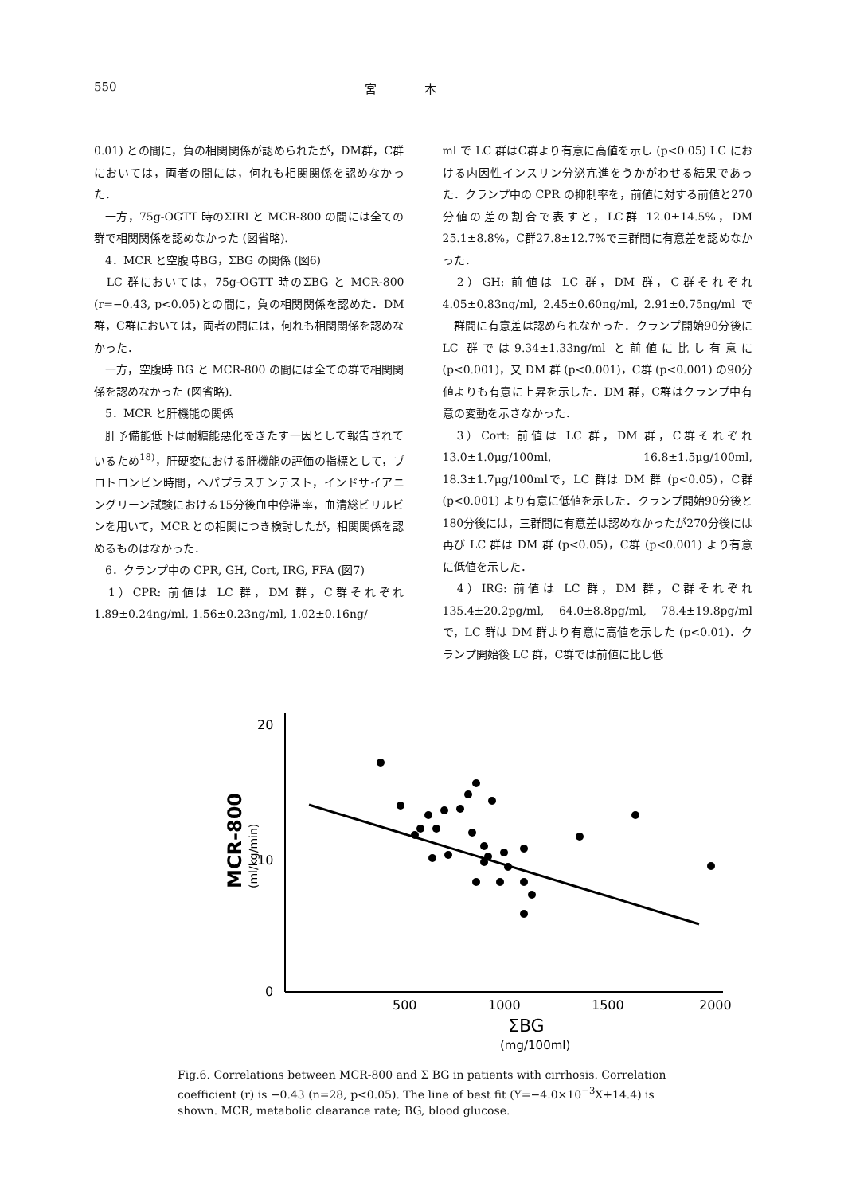550 宮　　　　本
0.01) との間に，負の相関関係が認められたが，DM群，C群においては，両者の間には，何れも相関関係を認めなかった．
　一方，75g-OGTT 時のΣIRI と MCR-800 の間には全ての群で相関関係を認めなかった (図省略).
　4．MCR と空腹時BG，ΣBG の関係 (図6)
　LC 群においては，75g-OGTT 時のΣBG と MCR-800 (r=−0.43, p<0.05)との間に，負の相関関係を認めた．DM 群，C群においては，両者の間には，何れも相関関係を認めなかった．
　一方，空腹時 BG と MCR-800 の間には全ての群で相関関係を認めなかった (図省略).
　5．MCR と肝機能の関係
　肝予備能低下は耐糖能悪化をきたす一因として報告されているため<sup>18)</sup>，肝硬変における肝機能の評価の指標として，プロトロンビン時間，ヘパプラスチンテスト，インドサイアニングリーン試験における15分後血中停滞率，血清総ビリルビンを用いて，MCR との相関につき検討したが，相関関係を認めるものはなかった．
　6．クランプ中の CPR, GH, Cort, IRG, FFA (図7)
　1）CPR: 前値は LC 群，DM 群，C群それぞれ 1.89±0.24ng/ml, 1.56±0.23ng/ml, 1.02±0.16ng/
ml で LC 群はC群より有意に高値を示し (p<0.05) LC における内因性インスリン分泌亢進をうかがわせる結果であった．クランプ中の CPR の抑制率を，前値に対する前値と270分値の差の割合で表すと，LC群 12.0±14.5%，DM 25.1±8.8%，C群27.8±12.7%で三群間に有意差を認めなかった．
　2）GH: 前値は LC 群，DM 群，C群それぞれ4.05±0.83ng/ml, 2.45±0.60ng/ml, 2.91±0.75ng/ml で三群間に有意差は認められなかった．クランプ開始90分後に LC 群では9.34±1.33ng/ml と前値に比し有意に (p<0.001)，又 DM 群 (p<0.001)，C群 (p<0.001) の90分値よりも有意に上昇を示した．DM 群，C群はクランプ中有意の変動を示さなかった．
　3）Cort: 前値は LC 群，DM 群，C群それぞれ 13.0±1.0μg/100ml, 16.8±1.5μg/100ml, 18.3±1.7μg/100mlで，LC 群は DM 群 (p<0.05)，C群 (p<0.001) より有意に低値を示した．クランプ開始90分後と180分後には，三群間に有意差は認めなかったが270分後には再び LC 群は DM 群 (p<0.05)，C群 (p<0.001) より有意に低値を示した．
　4）IRG: 前値は LC 群，DM 群，C群それぞれ 135.4±20.2pg/ml, 64.0±8.8pg/ml, 78.4±19.8pg/ml で，LC 群は DM 群より有意に高値を示した (p<0.01)．クランプ開始後 LC 群，C群では前値に比し低
20
10
0
500
1000
1500
2000
ΣBG
(mg/100ml)
MCR-800
(ml/kg/min)
Fig.6. Correlations between MCR-800 and Σ BG in patients with cirrhosis. Correlation coefficient (r) is −0.43 (n=28, p<0.05). The line of best fit (Y=−4.0×10<sup>−3</sup>X+14.4) is shown. MCR, metabolic clearance rate; BG, blood glucose.